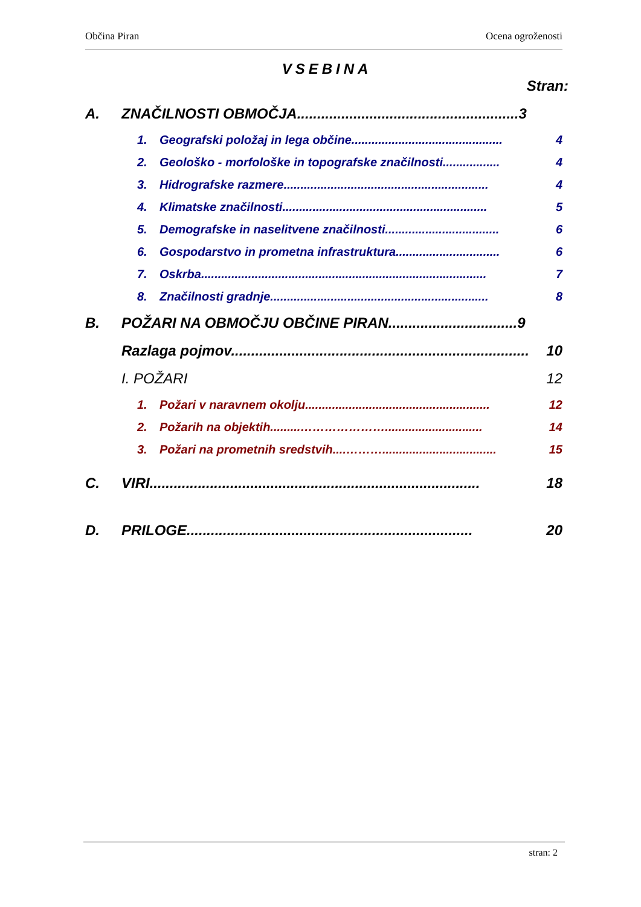Občina Piran Ocena ogroženosti
VSEBINA
Stran:
A. ZNAČILNOSTI OBMOČJA.......................................................3
1. Geografski položaj in lega občine............................................. 4
2. Geološko - morfološke in topografske značilnosti................. 4
3. Hidrografske razmere............................................................. 4
4. Klimatske značilnosti............................................................. 5
5. Demografske in naselitvene značilnosti.................................. 6
6. Gospodarstvo in prometna infrastruktura............................... 6
7. Oskrba..................................................................................... 7
8. Značilnosti gradnje................................................................. 8
B. POŽARI NA OBMOČJU OBČINE PIRAN................................9
Razlaga pojmov............................................................................. 10
I. POŽARI 12
1. Požari v naravnem okolju....................................................... 12
2. Požarih na objektih.........…………………............................. 14
3. Požari na prometnih sredstvih....……….................................. 15
C. VIRI.................................................................................. 18
D. PRILOGE....................................................................... 20
stran: 2